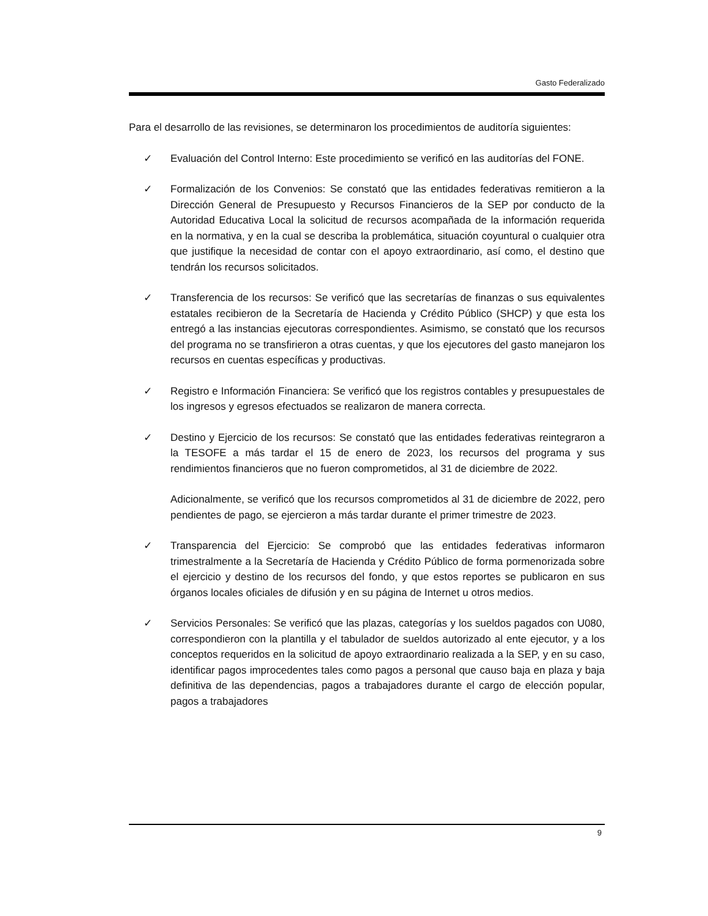Gasto Federalizado
Para el desarrollo de las revisiones, se determinaron los procedimientos de auditoría siguientes:
✓ Evaluación del Control Interno: Este procedimiento se verificó en las auditorías del FONE.
✓ Formalización de los Convenios: Se constató que las entidades federativas remitieron a la Dirección General de Presupuesto y Recursos Financieros de la SEP por conducto de la Autoridad Educativa Local la solicitud de recursos acompañada de la información requerida en la normativa, y en la cual se describa la problemática, situación coyuntural o cualquier otra que justifique la necesidad de contar con el apoyo extraordinario, así como, el destino que tendrán los recursos solicitados.
✓ Transferencia de los recursos: Se verificó que las secretarías de finanzas o sus equivalentes estatales recibieron de la Secretaría de Hacienda y Crédito Público (SHCP) y que esta los entregó a las instancias ejecutoras correspondientes. Asimismo, se constató que los recursos del programa no se transfirieron a otras cuentas, y que los ejecutores del gasto manejaron los recursos en cuentas específicas y productivas.
✓ Registro e Información Financiera: Se verificó que los registros contables y presupuestales de los ingresos y egresos efectuados se realizaron de manera correcta.
✓ Destino y Ejercicio de los recursos: Se constató que las entidades federativas reintegraron a la TESOFE a más tardar el 15 de enero de 2023, los recursos del programa y sus rendimientos financieros que no fueron comprometidos, al 31 de diciembre de 2022.
Adicionalmente, se verificó que los recursos comprometidos al 31 de diciembre de 2022, pero pendientes de pago, se ejercieron a más tardar durante el primer trimestre de 2023.
✓ Transparencia del Ejercicio: Se comprobó que las entidades federativas informaron trimestralmente a la Secretaría de Hacienda y Crédito Público de forma pormenorizada sobre el ejercicio y destino de los recursos del fondo, y que estos reportes se publicaron en sus órganos locales oficiales de difusión y en su página de Internet u otros medios.
✓ Servicios Personales: Se verificó que las plazas, categorías y los sueldos pagados con U080, correspondieron con la plantilla y el tabulador de sueldos autorizado al ente ejecutor, y a los conceptos requeridos en la solicitud de apoyo extraordinario realizada a la SEP, y en su caso, identificar pagos improcedentes tales como pagos a personal que causo baja en plaza y baja definitiva de las dependencias, pagos a trabajadores durante el cargo de elección popular, pagos a trabajadores
9